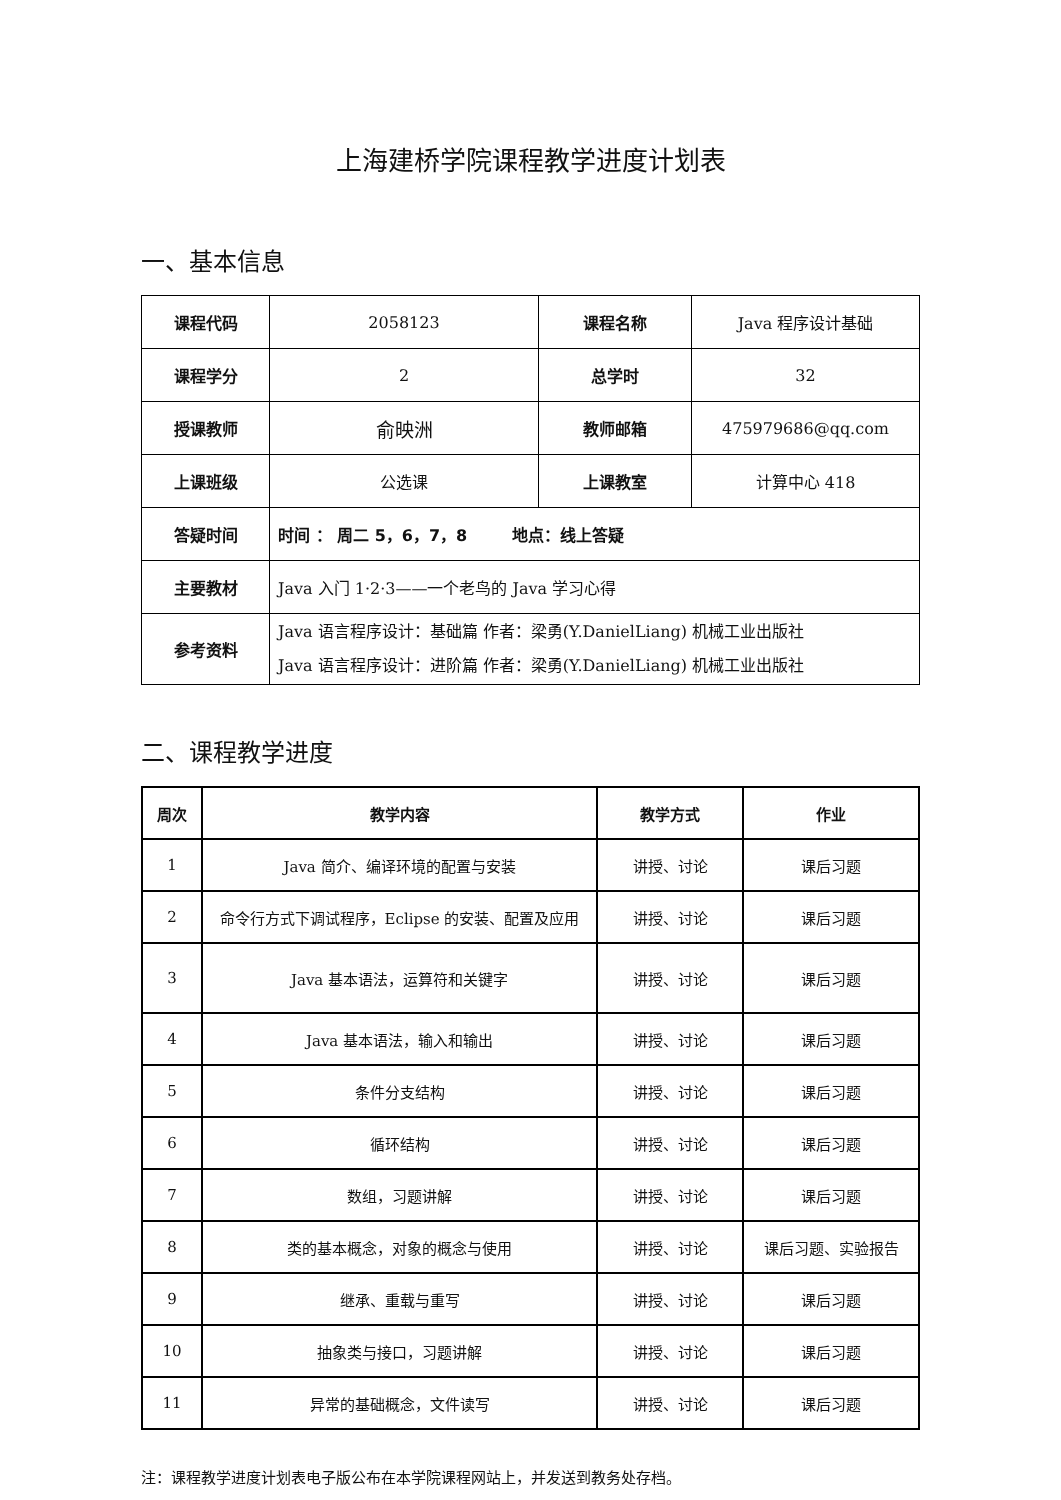上海建桥学院课程教学进度计划表
一、基本信息
| 课程代码 | 2058123 | 课程名称 | Java 程序设计基础 |
| 课程学分 | 2 | 总学时 | 32 |
| 授课教师 | 俞映洲 | 教师邮箱 | 475979686@qq.com |
| 上课班级 | 公选课 | 上课教室 | 计算中心 418 |
| 答疑时间 | 时间 ： 周二 5，6，7，8 地点：线上答疑 | | |
| 主要教材 | Java 入门 1·2·3——一个老鸟的 Java 学习心得 | | |
| 参考资料 | Java 语言程序设计：基础篇 作者：梁勇(Y.DanielLiang) 机械工业出版社 Java 语言程序设计：进阶篇 作者：梁勇(Y.DanielLiang) 机械工业出版社 | | |
二、课程教学进度
| 周次 | 教学内容 | 教学方式 | 作业 |
| --- | --- | --- | --- |
| 1 | Java 简介、编译环境的配置与安装 | 讲授、讨论 | 课后习题 |
| 2 | 命令行方式下调试程序，Eclipse 的安装、配置及应用 | 讲授、讨论 | 课后习题 |
| 3 | Java 基本语法，运算符和关键字 | 讲授、讨论 | 课后习题 |
| 4 | Java 基本语法，输入和输出 | 讲授、讨论 | 课后习题 |
| 5 | 条件分支结构 | 讲授、讨论 | 课后习题 |
| 6 | 循环结构 | 讲授、讨论 | 课后习题 |
| 7 | 数组，习题讲解 | 讲授、讨论 | 课后习题 |
| 8 | 类的基本概念，对象的概念与使用 | 讲授、讨论 | 课后习题、实验报告 |
| 9 | 继承、重载与重写 | 讲授、讨论 | 课后习题 |
| 10 | 抽象类与接口，习题讲解 | 讲授、讨论 | 课后习题 |
| 11 | 异常的基础概念，文件读写 | 讲授、讨论 | 课后习题 |
注：课程教学进度计划表电子版公布在本学院课程网站上，并发送到教务处存档。